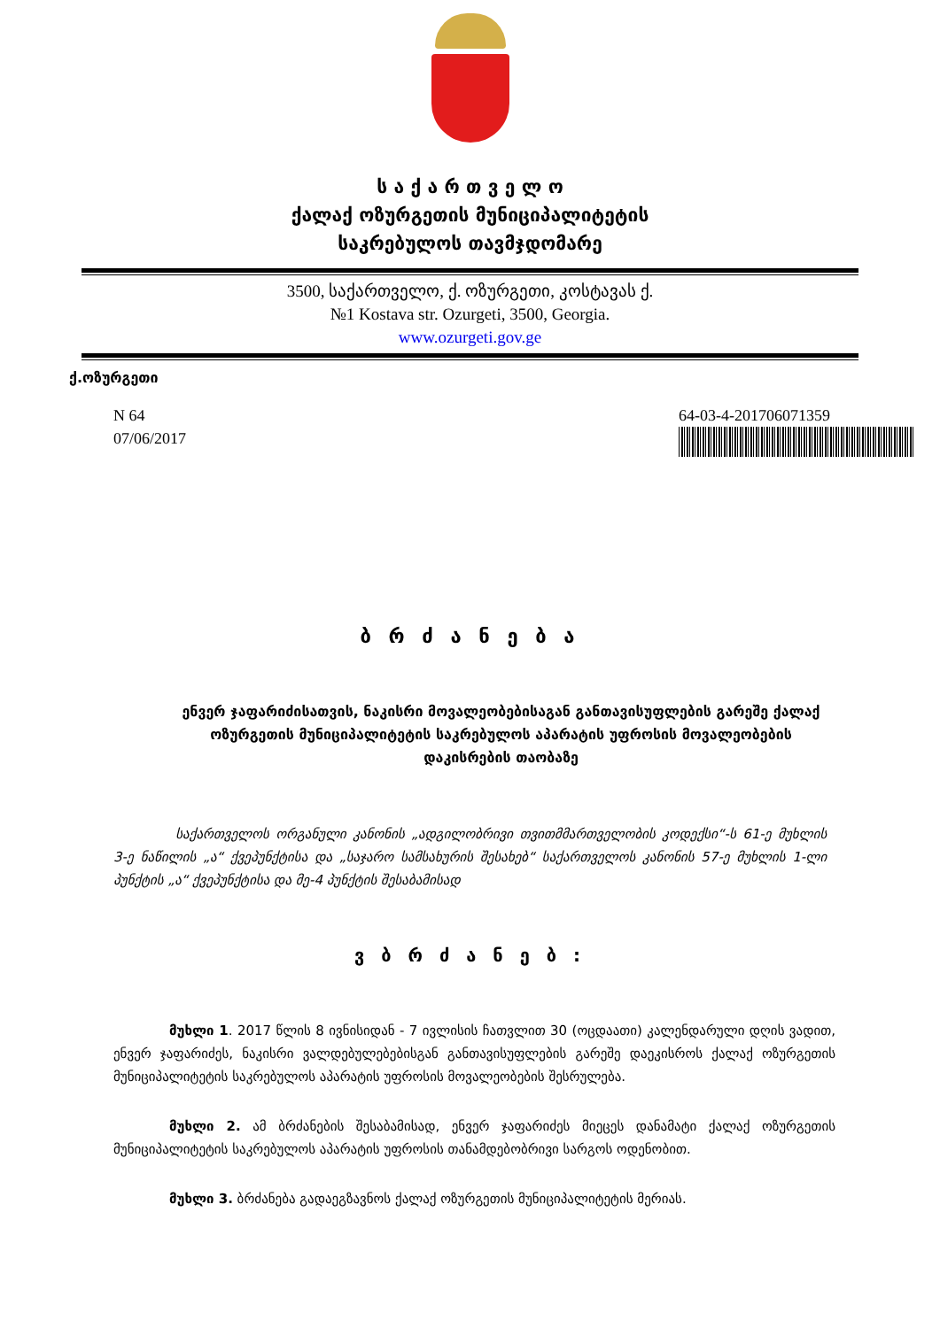ს ა ქ ა რ თ ვ ე ლ ო
ქალაქ ოზურგეთის მუნიციპალიტეტის
საკრებულოს თავმჯდომარე
3500, საქართველო, ქ. ოზურგეთი, კოსტავას ქ.
№1 Kostava str. Ozurgeti, 3500, Georgia.
www.ozurgeti.gov.ge
ქ.ოზურგეთი
N 64
07/06/2017
64-03-4-201706071359
ბ რ ძ ა ნ ე ბ ა
ენვერ ჯაფარიძისათვის, ნაკისრი მოვალეობებისაგან განთავისუფლების გარეშე ქალაქ ოზურგეთის მუნიციპალიტეტის საკრებულოს აპარატის უფროსის მოვალეობების დაკისრების თაობაზე
საქართველოს ორგანული კანონის „ადგილობრივი თვითმმართველობის კოდექსი“-ს 61-ე მუხლის 3-ე ნაწილის „ა“ ქვეპუნქტისა და „საჯარო სამსახურის შესახებ“ საქართველოს კანონის 57-ე მუხლის 1-ლი პუნქტის „ა“ ქვეპუნქტისა და მე-4 პუნქტის შესაბამისად
ვ ბ რ ძ ა ნ ე ბ :
მუხლი 1. 2017 წლის 8 ივნისიდან - 7 ივლისის ჩათვლით 30 (ოცდაათი) კალენდარული დღის ვადით, ენვერ ჯაფარიძეს, ნაკისრი ვალდებულებებისგან განთავისუფლების გარეშე დაეკისროს ქალაქ ოზურგეთის მუნიციპალიტეტის საკრებულოს აპარატის უფროსის მოვალეობების შესრულება.
მუხლი 2. ამ ბრძანების შესაბამისად, ენვერ ჯაფარიძეს მიეცეს დანამატი ქალაქ ოზურგეთის მუნიციპალიტეტის საკრებულოს აპარატის უფროსის თანამდებობრივი სარგოს ოდენობით.
მუხლი 3. ბრძანება გადაეგზავნოს ქალაქ ოზურგეთის მუნიციპალიტეტის მერიას.